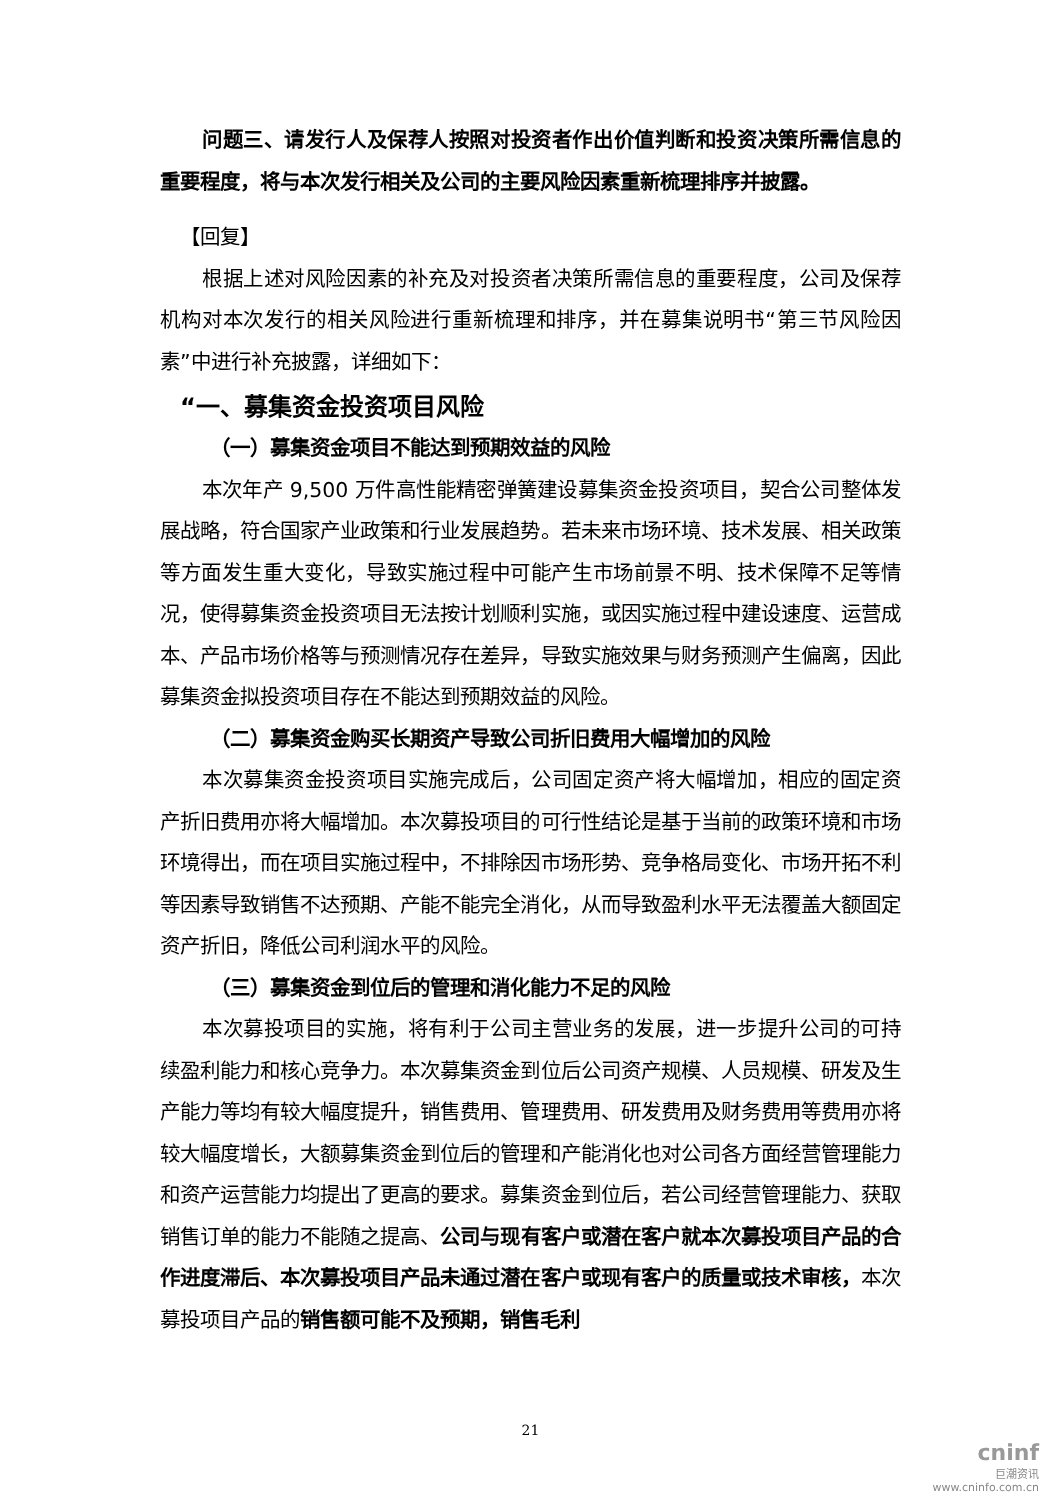问题三、请发行人及保荐人按照对投资者作出价值判断和投资决策所需信息的重要程度，将与本次发行相关及公司的主要风险因素重新梳理排序并披露。
【回复】
根据上述对风险因素的补充及对投资者决策所需信息的重要程度，公司及保荐机构对本次发行的相关风险进行重新梳理和排序，并在募集说明书“第三节风险因素”中进行补充披露，详细如下：
“一、募集资金投资项目风险
（一）募集资金项目不能达到预期效益的风险
本次年产 9,500 万件高性能精密弹簧建设募集资金投资项目，契合公司整体发展战略，符合国家产业政策和行业发展趋势。若未来市场环境、技术发展、相关政策等方面发生重大变化，导致实施过程中可能产生市场前景不明、技术保障不足等情况，使得募集资金投资项目无法按计划顺利实施，或因实施过程中建设速度、运营成本、产品市场价格等与预测情况存在差异，导致实施效果与财务预测产生偏离，因此募集资金拟投资项目存在不能达到预期效益的风险。
（二）募集资金购买长期资产导致公司折旧费用大幅增加的风险
本次募集资金投资项目实施完成后，公司固定资产将大幅增加，相应的固定资产折旧费用亦将大幅增加。本次募投项目的可行性结论是基于当前的政策环境和市场环境得出，而在项目实施过程中，不排除因市场形势、竞争格局变化、市场开拓不利等因素导致销售不达预期、产能不能完全消化，从而导致盈利水平无法覆盖大额固定资产折旧，降低公司利润水平的风险。
（三）募集资金到位后的管理和消化能力不足的风险
本次募投项目的实施，将有利于公司主营业务的发展，进一步提升公司的可持续盈利能力和核心竞争力。本次募集资金到位后公司资产规模、人员规模、研发及生产能力等均有较大幅度提升，销售费用、管理费用、研发费用及财务费用等费用亦将较大幅度增长，大额募集资金到位后的管理和产能消化也对公司各方面经营管理能力和资产运营能力均提出了更高的要求。募集资金到位后，若公司经营管理能力、获取销售订单的能力不能随之提高、公司与现有客户或潜在客户就本次募投项目产品的合作进度滞后、本次募投项目产品未通过潜在客户或现有客户的质量或技术审核，本次募投项目产品的销售额可能不及预期，销售毛利
21
cninf
巨潮资讯
www.cninfo.com.cn